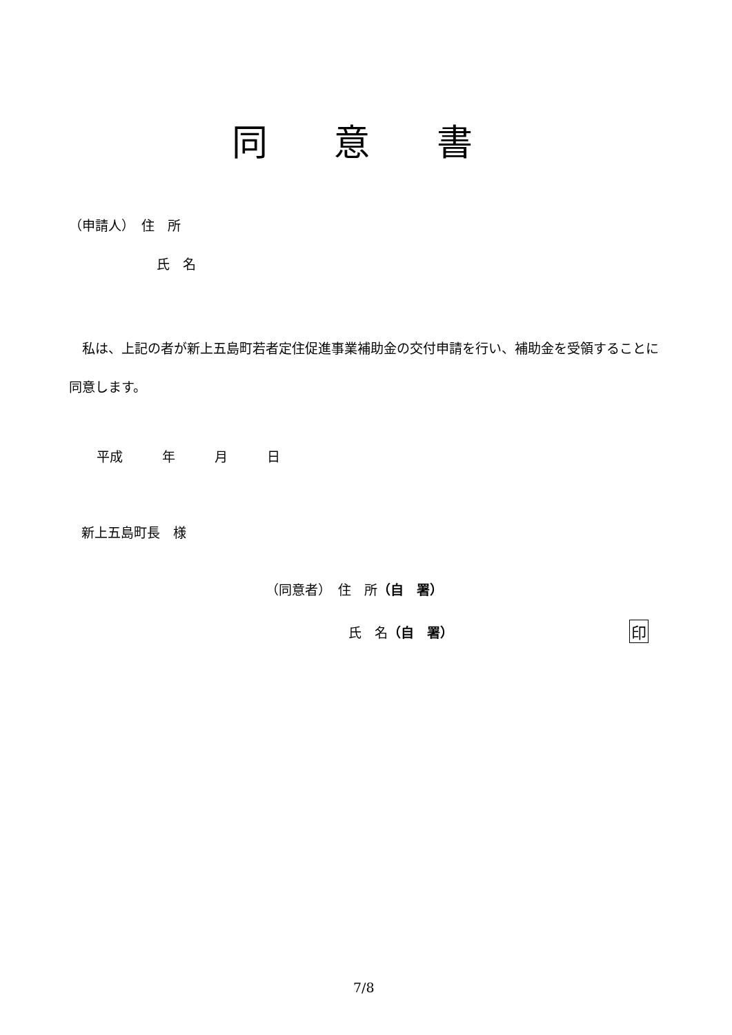同 意 書
（申請人）　住　所
氏　名
　私は、上記の者が新上五島町若者定住促進事業補助金の交付申請を行い、補助金を受領することに同意します。
平成　　　年　　　月　　　日
新上五島町長　様
（同意者）　住　所（自　署）
氏　名（自　署）
印
7/8